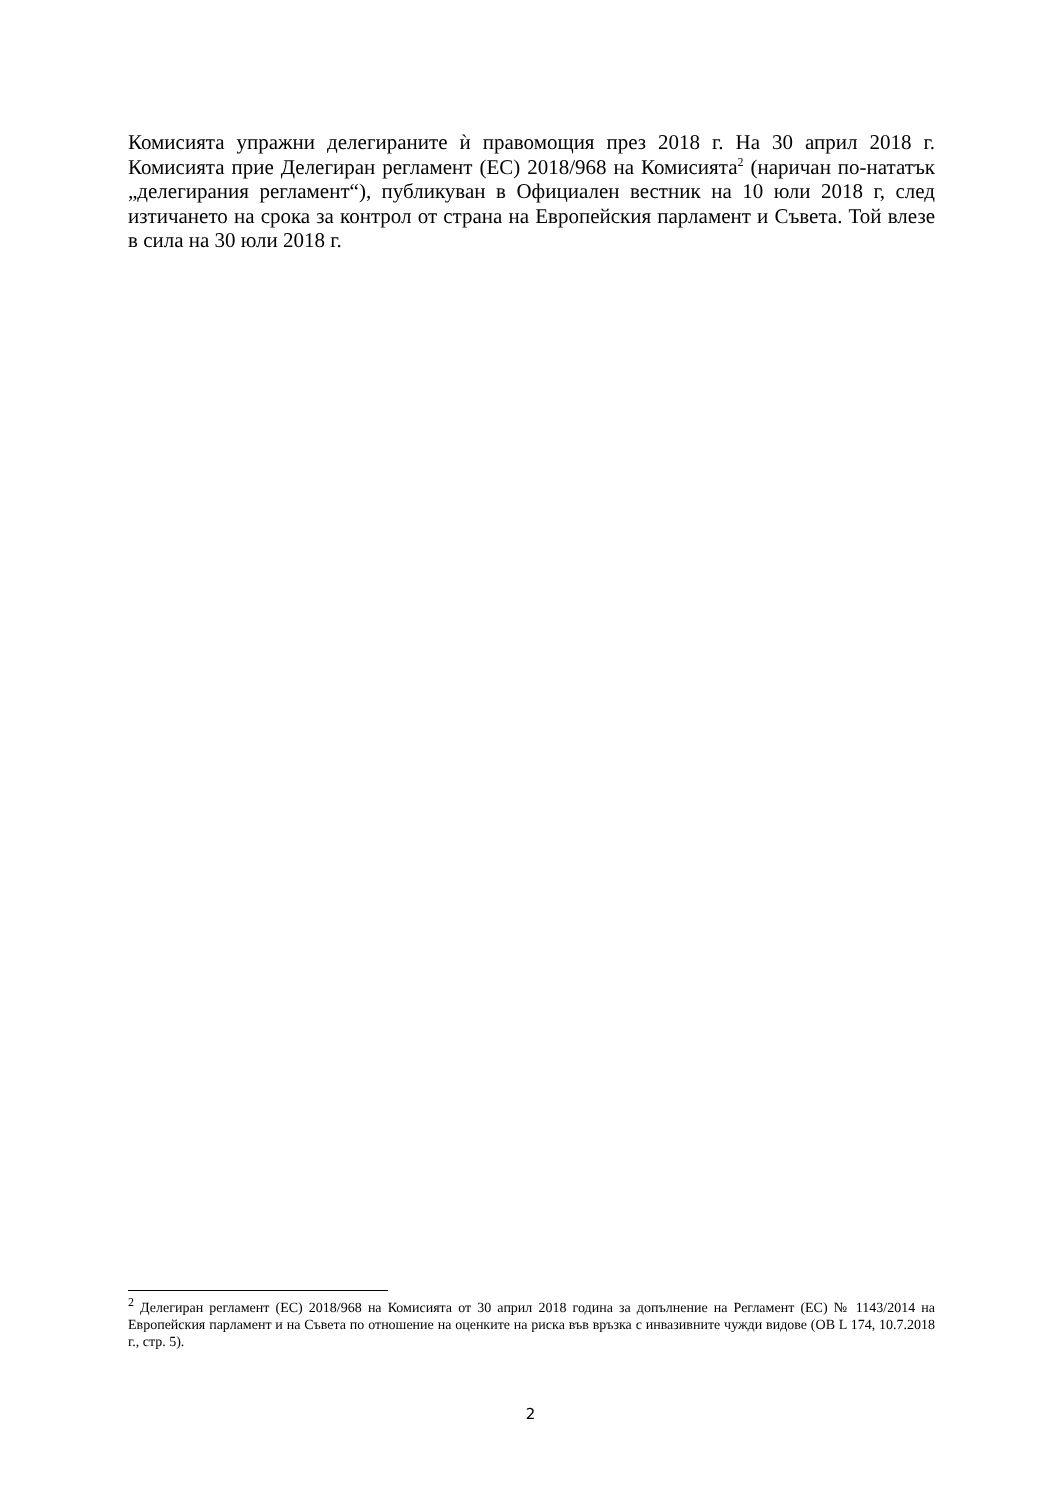Комисията упражни делегираните ѝ правомощия през 2018 г. На 30 април 2018 г. Комисията прие Делегиран регламент (ЕС) 2018/968 на Комисията<sup>2</sup> (наричан по-нататък „делегирания регламент“), публикуван в Официален вестник на 10 юли 2018 г, след изтичането на срока за контрол от страна на Европейския парламент и Съвета. Той влезе в сила на 30 юли 2018 г.
<sup>2</sup> Делегиран регламент (ЕС) 2018/968 на Комисията от 30 април 2018 година за допълнение на Регламент (ЕС) № 1143/2014 на Европейския парламент и на Съвета по отношение на оценките на риска във връзка с инвазивните чужди видове (ОВ L 174, 10.7.2018 г., стр. 5).
2